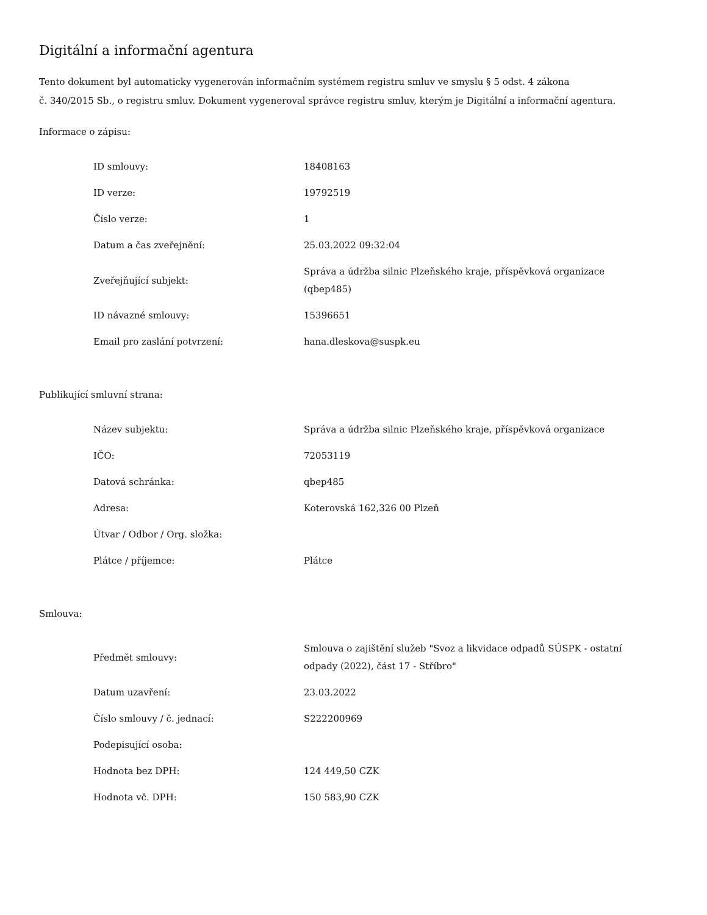Digitální a informační agentura
Tento dokument byl automaticky vygenerován informačním systémem registru smluv ve smyslu § 5 odst. 4 zákona
č. 340/2015 Sb., o registru smluv. Dokument vygeneroval správce registru smluv, kterým je Digitální a informační agentura.
Informace o zápisu:
| ID smlouvy: | 18408163 |
| ID verze: | 19792519 |
| Číslo verze: | 1 |
| Datum a čas zveřejnění: | 25.03.2022 09:32:04 |
| Zveřejňující subjekt: | Správa a údržba silnic Plzeňského kraje, příspěvková organizace (qbep485) |
| ID návazné smlouvy: | 15396651 |
| Email pro zaslání potvrzení: | hana.dleskova@suspk.eu |
Publikující smluvní strana:
| Název subjektu: | Správa a údržba silnic Plzeňského kraje, příspěvková organizace |
| IČO: | 72053119 |
| Datová schránka: | qbep485 |
| Adresa: | Koterovská 162,326 00 Plzeň |
| Útvar / Odbor / Org. složka: | |
| Plátce / příjemce: | Plátce |
Smlouva:
| Předmět smlouvy: | Smlouva o zajištění služeb "Svoz a likvidace odpadů SÚSPK - ostatní odpady (2022), část 17 - Stříbro" |
| Datum uzavření: | 23.03.2022 |
| Číslo smlouvy / č. jednací: | S222200969 |
| Podepisující osoba: | |
| Hodnota bez DPH: | 124 449,50 CZK |
| Hodnota vč. DPH: | 150 583,90 CZK |